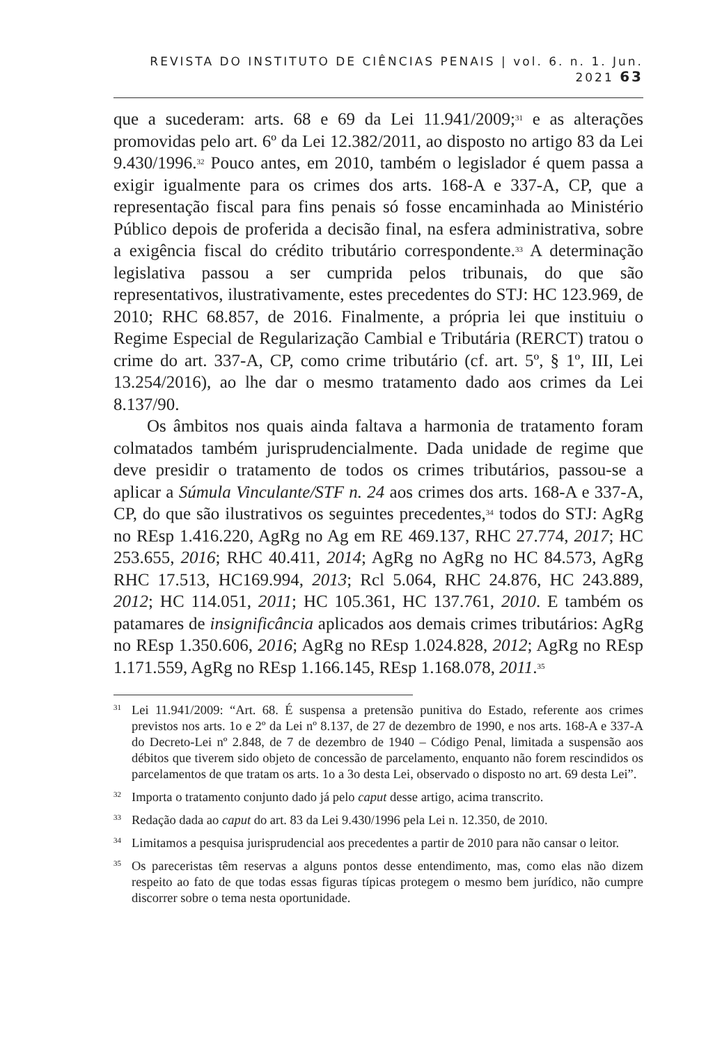REVISTA DO INSTITUTO DE CIÊNCIAS PENAIS | vol. 6. n. 1. Jun. 2021 63
que a sucederam: arts. 68 e 69 da Lei 11.941/2009;<sup>31</sup> e as alterações promovidas pelo art. 6º da Lei 12.382/2011, ao disposto no artigo 83 da Lei 9.430/1996.<sup>32</sup> Pouco antes, em 2010, também o legislador é quem passa a exigir igualmente para os crimes dos arts. 168-A e 337-A, CP, que a representação fiscal para fins penais só fosse encaminhada ao Ministério Público depois de proferida a decisão final, na esfera administrativa, sobre a exigência fiscal do crédito tributário correspondente.<sup>33</sup> A determinação legislativa passou a ser cumprida pelos tribunais, do que são representativos, ilustrativamente, estes precedentes do STJ: HC 123.969, de 2010; RHC 68.857, de 2016. Finalmente, a própria lei que instituiu o Regime Especial de Regularização Cambial e Tributária (RERCT) tratou o crime do art. 337-A, CP, como crime tributário (cf. art. 5º, § 1º, III, Lei 13.254/2016), ao lhe dar o mesmo tratamento dado aos crimes da Lei 8.137/90.
Os âmbitos nos quais ainda faltava a harmonia de tratamento foram colmatados também jurisprudencialmente. Dada unidade de regime que deve presidir o tratamento de todos os crimes tributários, passou-se a aplicar a Súmula Vinculante/STF n. 24 aos crimes dos arts. 168-A e 337-A, CP, do que são ilustrativos os seguintes precedentes,<sup>34</sup> todos do STJ: AgRg no REsp 1.416.220, AgRg no Ag em RE 469.137, RHC 27.774, 2017; HC 253.655, 2016; RHC 40.411, 2014; AgRg no AgRg no HC 84.573, AgRg RHC 17.513, HC169.994, 2013; Rcl 5.064, RHC 24.876, HC 243.889, 2012; HC 114.051, 2011; HC 105.361, HC 137.761, 2010. E também os patamares de insignificância aplicados aos demais crimes tributários: AgRg no REsp 1.350.606, 2016; AgRg no REsp 1.024.828, 2012; AgRg no REsp 1.171.559, AgRg no REsp 1.166.145, REsp 1.168.078, 2011.<sup>35</sup>
<sup>31</sup> Lei 11.941/2009: “Art. 68. É suspensa a pretensão punitiva do Estado, referente aos crimes previstos nos arts. 1o e 2º da Lei nº 8.137, de 27 de dezembro de 1990, e nos arts. 168-A e 337-A do Decreto-Lei nº 2.848, de 7 de dezembro de 1940 – Código Penal, limitada a suspensão aos débitos que tiverem sido objeto de concessão de parcelamento, enquanto não forem rescindidos os parcelamentos de que tratam os arts. 1o a 3o desta Lei, observado o disposto no art. 69 desta Lei”.
<sup>32</sup> Importa o tratamento conjunto dado já pelo caput desse artigo, acima transcrito.
<sup>33</sup> Redação dada ao caput do art. 83 da Lei 9.430/1996 pela Lei n. 12.350, de 2010.
<sup>34</sup> Limitamos a pesquisa jurisprudencial aos precedentes a partir de 2010 para não cansar o leitor.
<sup>35</sup> Os parecеristas têm reservas a alguns pontos desse entendimento, mas, como elas não dizem respeito ao fato de que todas essas figuras típicas protegem o mesmo bem jurídico, não cumpre discorrer sobre o tema nesta oportunidade.